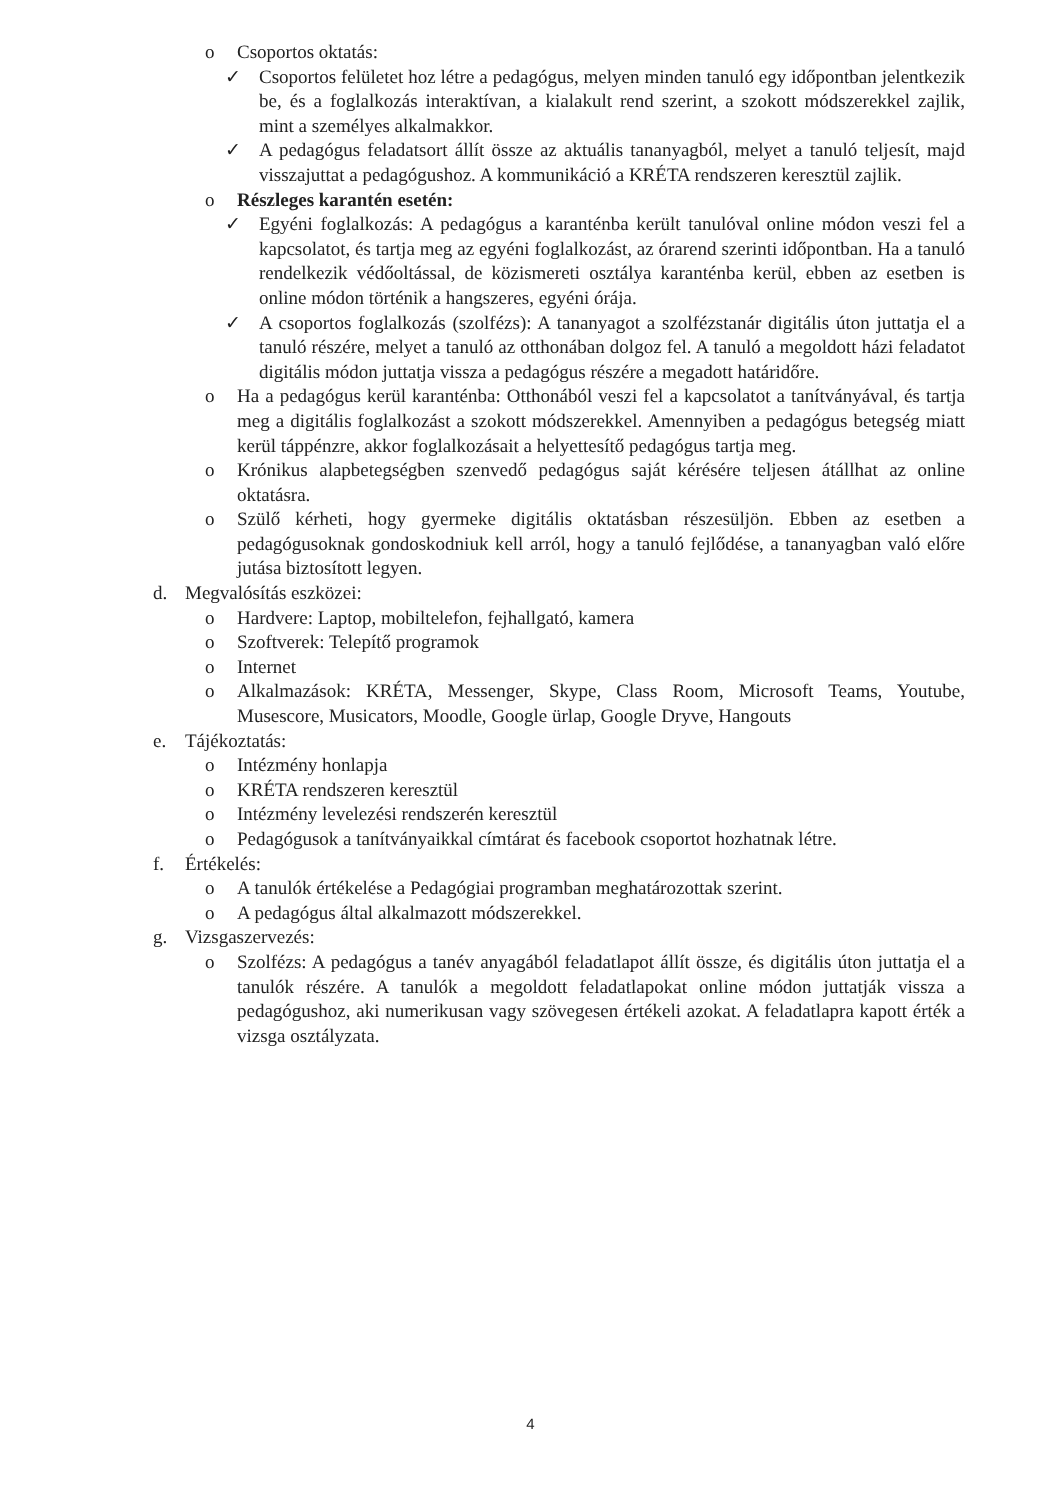o Csoportos oktatás:
✓ Csoportos felületet hoz létre a pedagógus, melyen minden tanuló egy időpontban jelentkezik be, és a foglalkozás interaktívan, a kialakult rend szerint, a szokott módszerekkel zajlik, mint a személyes alkalmakkor.
✓ A pedagógus feladatsort állít össze az aktuális tananyagból, melyet a tanuló teljesít, majd visszajuttat a pedagógushoz. A kommunikáció a KRÉTA rendszeren keresztül zajlik.
o Részleges karantén esetén:
✓ Egyéni foglalkozás: A pedagógus a karanténba került tanulóval online módon veszi fel a kapcsolatot, és tartja meg az egyéni foglalkozást, az órarend szerinti időpontban. Ha a tanuló rendelkezik védőoltással, de közismereti osztálya karanténba kerül, ebben az esetben is online módon történik a hangszeres, egyéni órája.
✓ A csoportos foglalkozás (szolfézs): A tananyagot a szolfézstanár digitális úton juttatja el a tanuló részére, melyet a tanuló az otthonában dolgoz fel. A tanuló a megoldott házi feladatot digitális módon juttatja vissza a pedagógus részére a megadott határidőre.
o Ha a pedagógus kerül karanténba: Otthonából veszi fel a kapcsolatot a tanítványával, és tartja meg a digitális foglalkozást a szokott módszerekkel. Amennyiben a pedagógus betegség miatt kerül táppénzre, akkor foglalkozásait a helyettesítő pedagógus tartja meg.
o Krónikus alapbetegségben szenvedő pedagógus saját kérésére teljesen átállhat az online oktatásra.
o Szülő kérheti, hogy gyermeke digitális oktatásban részesüljön. Ebben az esetben a pedagógusoknak gondoskodniuk kell arról, hogy a tanuló fejlődése, a tananyagban való előre jutása biztosított legyen.
d. Megvalósítás eszközei:
o Hardvere: Laptop, mobiltelefon, fejhallgató, kamera
o Szoftverek: Telepítő programok
o Internet
o Alkalmazások: KRÉTA, Messenger, Skype, Class Room, Microsoft Teams, Youtube, Musescore, Musicators, Moodle, Google ürlap, Google Dryve, Hangouts
e. Tájékoztatás:
o Intézmény honlapja
o KRÉTA rendszeren keresztül
o Intézmény levelezési rendszerén keresztül
o Pedagógusok a tanítványaikkal címtárat és facebook csoportot hozhatnak létre.
f. Értékelés:
o A tanulók értékelése a Pedagógiai programban meghatározottak szerint.
o A pedagógus által alkalmazott módszerekkel.
g. Vizsgaszervezés:
o Szolfézs: A pedagógus a tanév anyagából feladatlapot állít össze, és digitális úton juttatja el a tanulók részére. A tanulók a megoldott feladatlapokat online módon juttatják vissza a pedagógushoz, aki numerikusan vagy szövegesen értékeli azokat. A feladatlapra kapott érték a vizsga osztályzata.
4